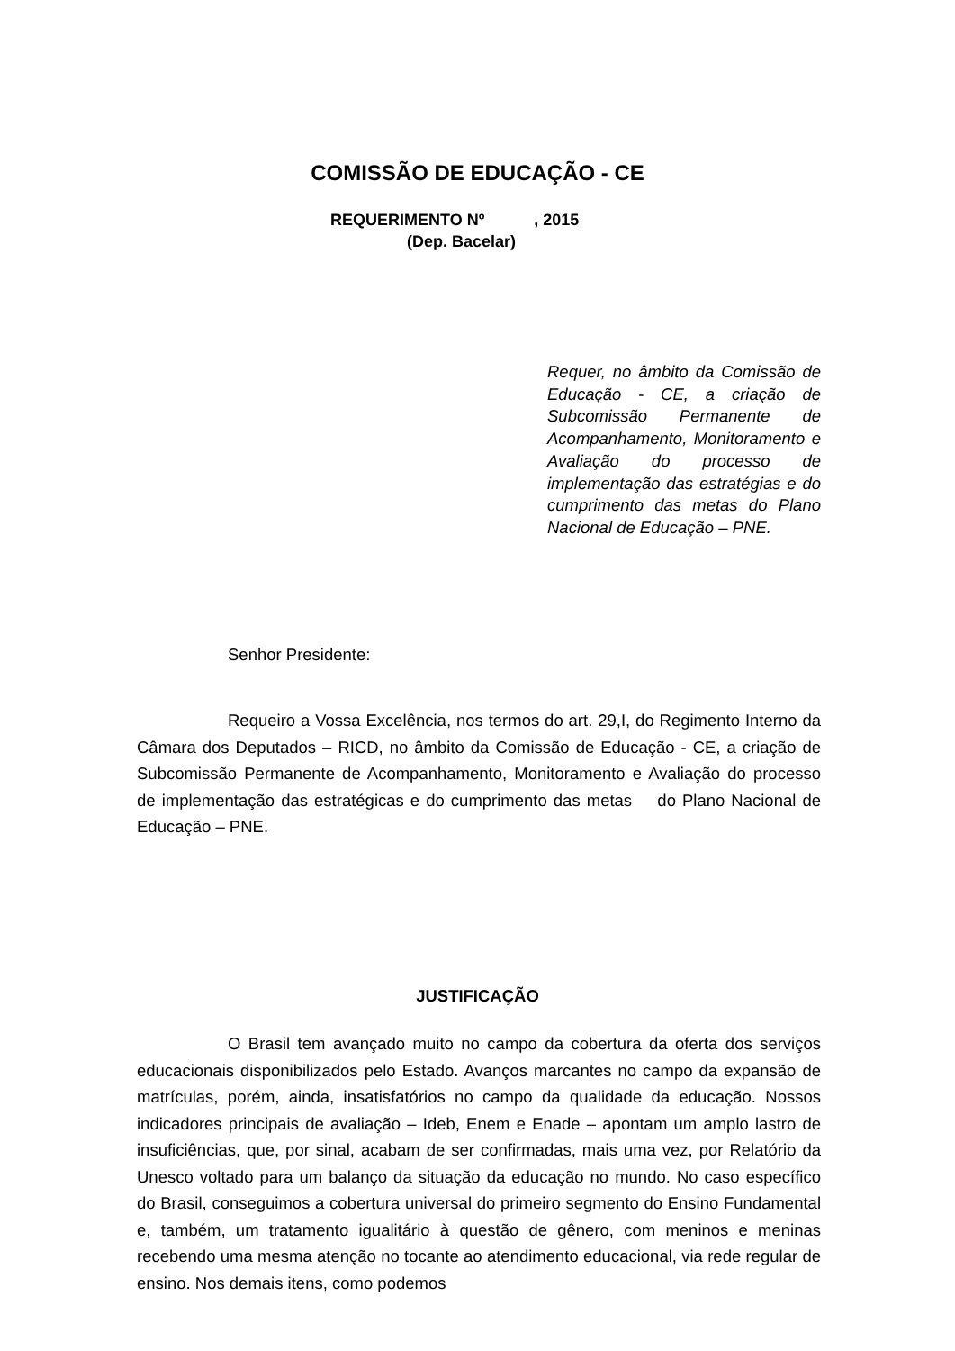COMISSÃO DE EDUCAÇÃO - CE
REQUERIMENTO Nº , 2015
(Dep. Bacelar)
Requer, no âmbito da Comissão de Educação - CE, a criação de Subcomissão Permanente de Acompanhamento, Monitoramento e Avaliação do processo de implementação das estratégias e do cumprimento das metas do Plano Nacional de Educação – PNE.
Senhor Presidente:
Requeiro a Vossa Excelência, nos termos do art. 29,I, do Regimento Interno da Câmara dos Deputados – RICD, no âmbito da Comissão de Educação - CE, a criação de Subcomissão Permanente de Acompanhamento, Monitoramento e Avaliação do processo de implementação das estratégicas e do cumprimento das metas do Plano Nacional de Educação – PNE.
JUSTIFICAÇÃO
O Brasil tem avançado muito no campo da cobertura da oferta dos serviços educacionais disponibilizados pelo Estado. Avanços marcantes no campo da expansão de matrículas, porém, ainda, insatisfatórios no campo da qualidade da educação. Nossos indicadores principais de avaliação – Ideb, Enem e Enade – apontam um amplo lastro de insuficiências, que, por sinal, acabam de ser confirmadas, mais uma vez, por Relatório da Unesco voltado para um balanço da situação da educação no mundo. No caso específico do Brasil, conseguimos a cobertura universal do primeiro segmento do Ensino Fundamental e, também, um tratamento igualitário à questão de gênero, com meninos e meninas recebendo uma mesma atenção no tocante ao atendimento educacional, via rede regular de ensino. Nos demais itens, como podemos